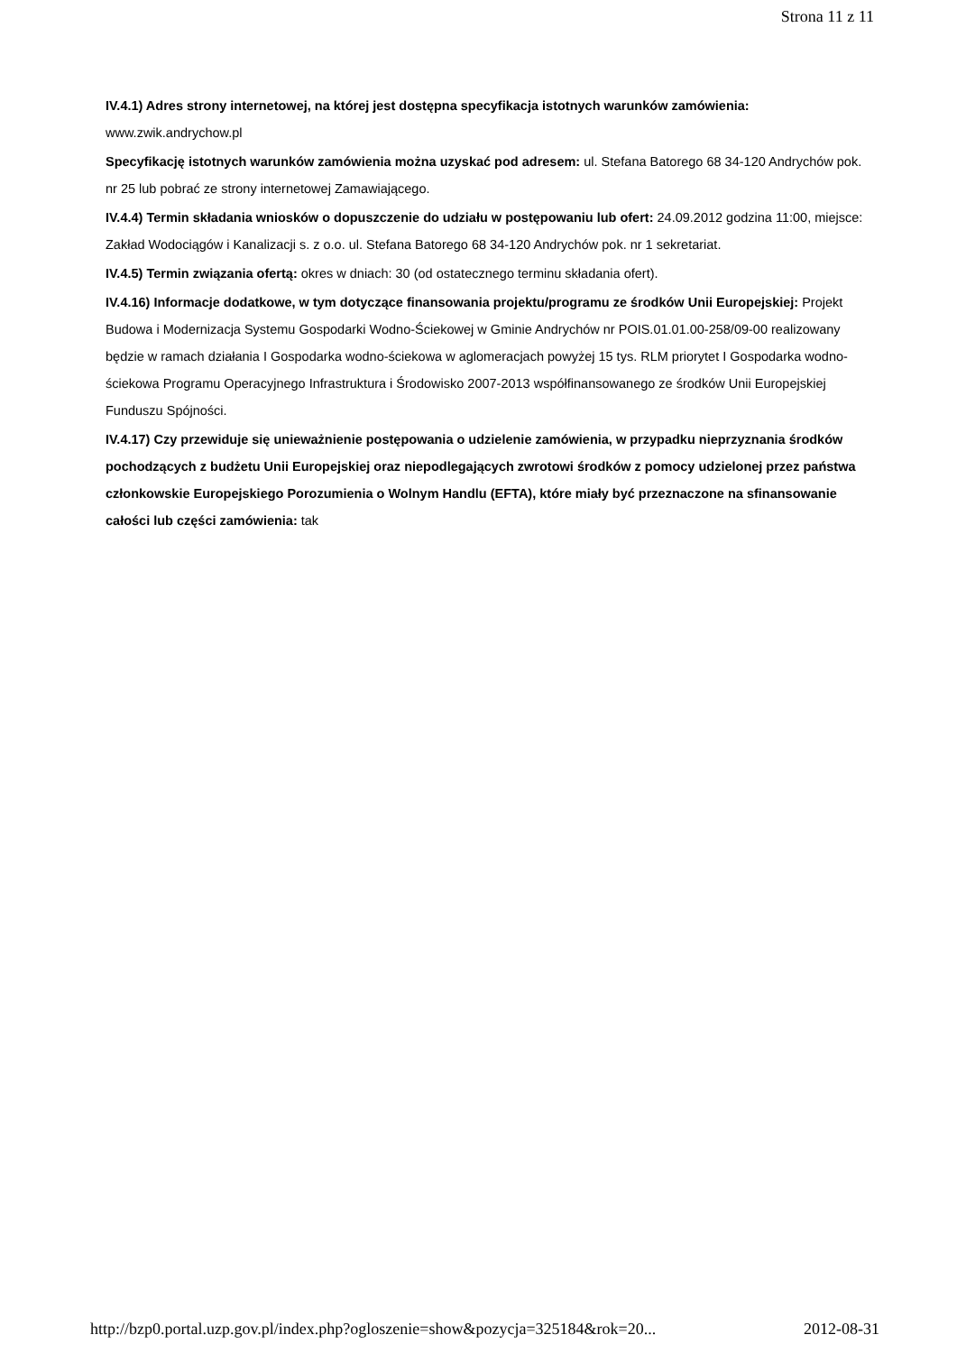Strona 11 z 11
IV.4.1) Adres strony internetowej, na której jest dostępna specyfikacja istotnych warunków zamówienia: www.zwik.andrychow.pl
Specyfikację istotnych warunków zamówienia można uzyskać pod adresem: ul. Stefana Batorego 68 34-120 Andrychów pok. nr 25 lub pobrać ze strony internetowej Zamawiającego.
IV.4.4) Termin składania wniosków o dopuszczenie do udziału w postępowaniu lub ofert: 24.09.2012 godzina 11:00, miejsce: Zakład Wodociągów i Kanalizacji s. z o.o. ul. Stefana Batorego 68 34-120 Andrychów pok. nr 1 sekretariat.
IV.4.5) Termin związania ofertą: okres w dniach: 30 (od ostatecznego terminu składania ofert).
IV.4.16) Informacje dodatkowe, w tym dotyczące finansowania projektu/programu ze środków Unii Europejskiej: Projekt Budowa i Modernizacja Systemu Gospodarki Wodno-Ściekowej w Gminie Andrychów nr POIS.01.01.00-258/09-00 realizowany będzie w ramach działania I Gospodarka wodno-ściekowa w aglomeracjach powyżej 15 tys. RLM priorytet I Gospodarka wodno-ściekowa Programu Operacyjnego Infrastruktura i Środowisko 2007-2013 współfinansowanego ze środków Unii Europejskiej Funduszu Spójności.
IV.4.17) Czy przewiduje się unieważnienie postępowania o udzielenie zamówienia, w przypadku nieprzyznania środków pochodzących z budżetu Unii Europejskiej oraz niepodlegających zwrotowi środków z pomocy udzielonej przez państwa członkowskie Europejskiego Porozumienia o Wolnym Handlu (EFTA), które miały być przeznaczone na sfinansowanie całości lub części zamówienia: tak
http://bzp0.portal.uzp.gov.pl/index.php?ogloszenie=show&pozycja=325184&rok=20... 2012-08-31